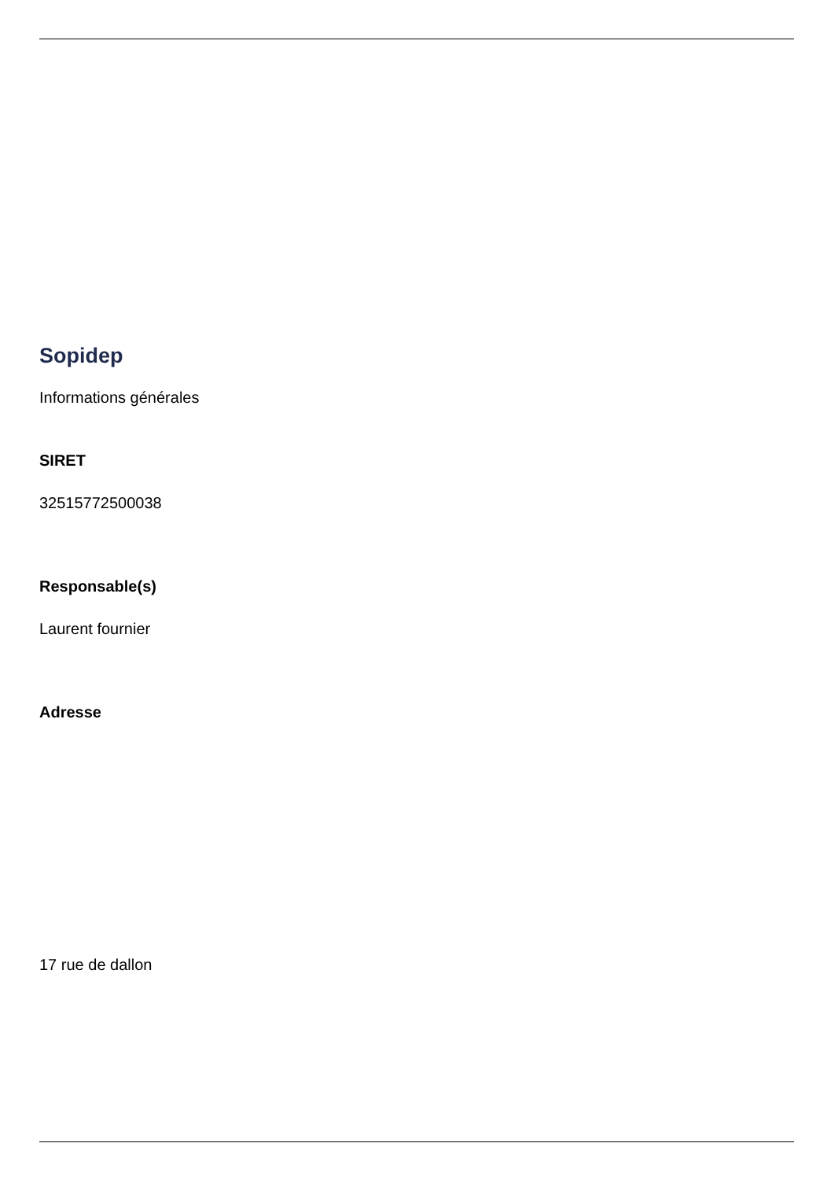Sopidep
Informations générales
SIRET
32515772500038
Responsable(s)
Laurent fournier
Adresse
17 rue de dallon